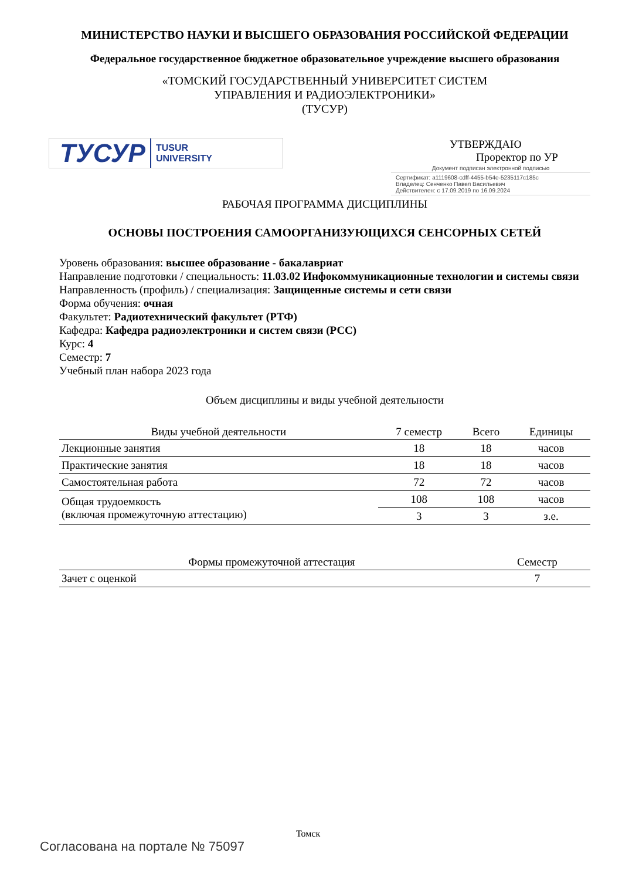МИНИСТЕРСТВО НАУКИ И ВЫСШЕГО ОБРАЗОВАНИЯ РОССИЙСКОЙ ФЕДЕРАЦИИ
Федеральное государственное бюджетное образовательное учреждение высшего образования
«ТОМСКИЙ ГОСУДАРСТВЕННЫЙ УНИВЕРСИТЕТ СИСТЕМ
УПРАВЛЕНИЯ И РАДИОЭЛЕКТРОНИКИ»
(ТУСУР)
ТУСУР TUSUR
UNIVERSITY
УТВЕРЖДАЮ
Проректор по УР
Документ подписан электронной подписью
Сертификат: a1119608-cdff-4455-b54e-5235117c185c
Владелец: Сенченко Павел Васильевич
Действителен: с 17.09.2019 по 16.09.2024
РАБОЧАЯ ПРОГРАММА ДИСЦИПЛИНЫ
ОСНОВЫ ПОСТРОЕНИЯ САМООРГАНИЗУЮЩИХСЯ СЕНСОРНЫХ СЕТЕЙ
Уровень образования: высшее образование - бакалавриат
Направление подготовки / специальность: 11.03.02 Инфокоммуникационные технологии и системы связи
Направленность (профиль) / специализация: Защищенные системы и сети связи
Форма обучения: очная
Факультет: Радиотехнический факультет (РТФ)
Кафедра: Кафедра радиоэлектроники и систем связи (РСС)
Курс: 4
Семестр: 7
Учебный план набора 2023 года
Объем дисциплины и виды учебной деятельности
| Виды учебной деятельности | 7 семестр | Всего | Единицы |
| --- | --- | --- | --- |
| Лекционные занятия | 18 | 18 | часов |
| Практические занятия | 18 | 18 | часов |
| Самостоятельная работа | 72 | 72 | часов |
| Общая трудоемкость (включая промежуточную аттестацию) | 108 | 108 | часов |
| | 3 | 3 | з.е. |
| Формы промежуточной аттестация | Семестр |
| --- | --- |
| Зачет с оценкой | 7 |
Томск
Согласована на портале № 75097